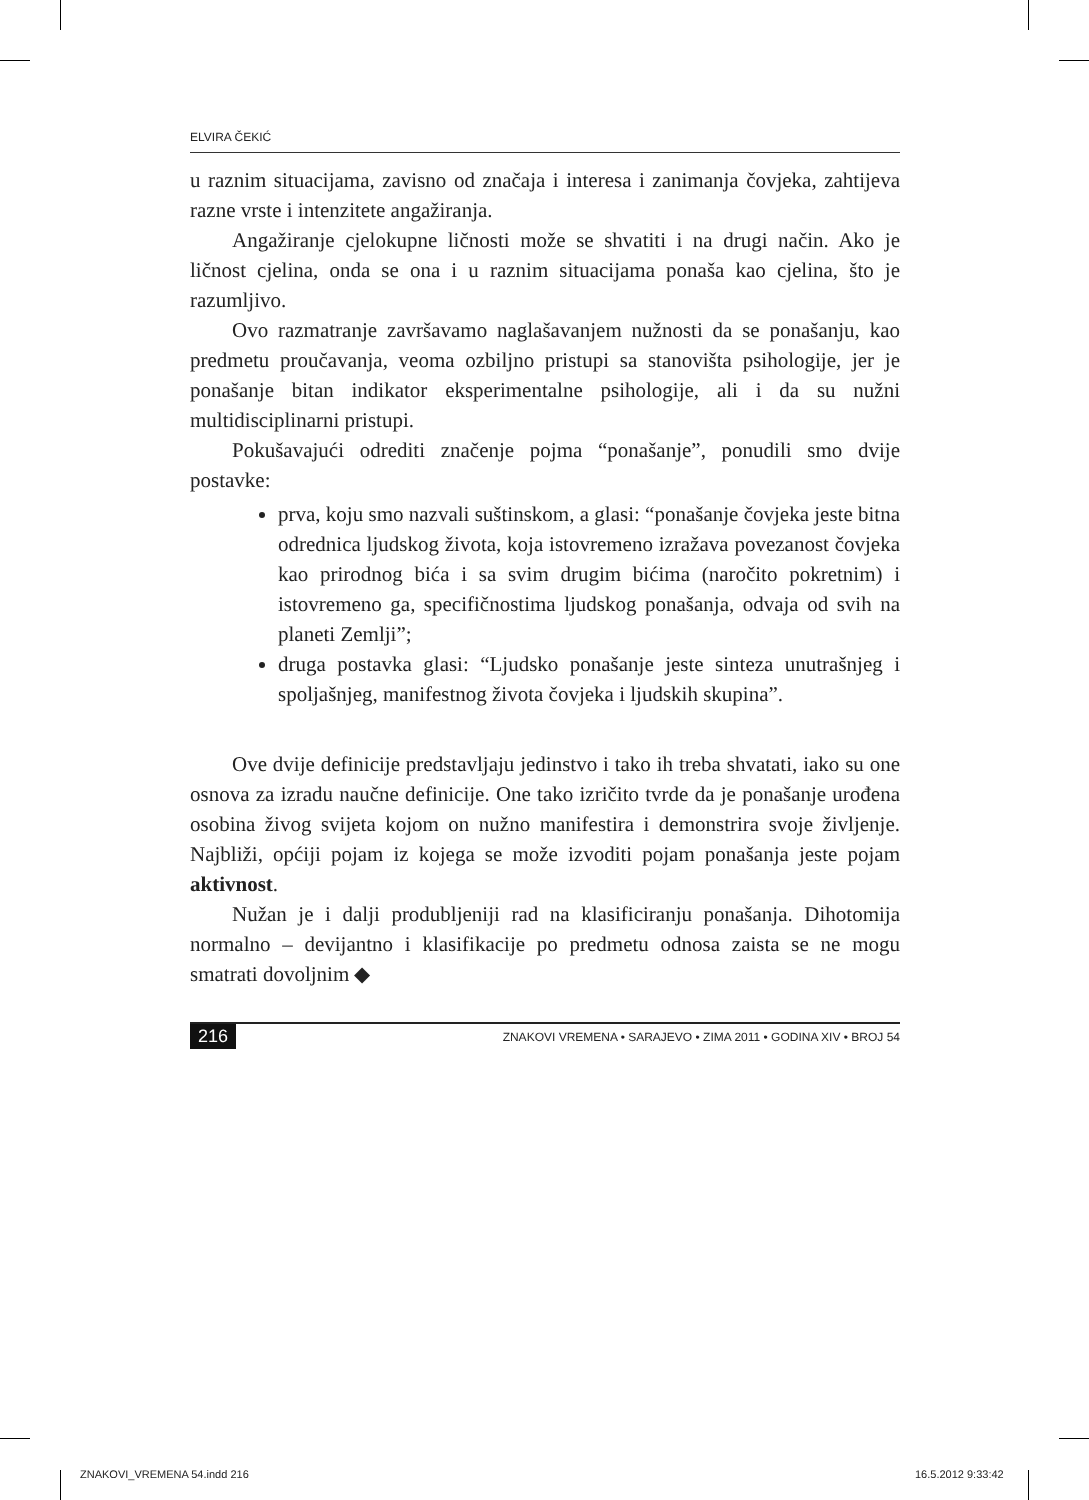ELVIRA ČEKIĆ
u raznim situacijama, zavisno od značaja i interesa i zanimanja čovjeka, zahtijeva razne vrste i intenzitete angažiranja.
Angažiranje cjelokupne ličnosti može se shvatiti i na drugi način. Ako je ličnost cjelina, onda se ona i u raznim situacijama ponaša kao cjelina, što je razumljivo.
Ovo razmatranje završavamo naglašavanjem nužnosti da se ponašanju, kao predmetu proučavanja, veoma ozbiljno pristupi sa stanovišta psihologije, jer je ponašanje bitan indikator eksperimentalne psihologije, ali i da su nužni multidisciplinarni pristupi.
Pokušavajući odrediti značenje pojma “ponašanje”, ponudili smo dvije postavke:
prva, koju smo nazvali suštinskom, a glasi: “ponašanje čovjeka jeste bitna odrednica ljudskog života, koja istovremeno izražava povezanost čovjeka kao prirodnog bića i sa svim drugim bićima (naročito pokretnim) i istovremeno ga, specifičnostima ljudskog ponašanja, odvaja od svih na planeti Zemlji”;
druga postavka glasi: “Ljudsko ponašanje jeste sinteza unutrašnjeg i spoljašnjeg, manifestnog života čovjeka i ljudskih skupina”.
Ove dvije definicije predstavljaju jedinstvo i tako ih treba shvatati, iako su one osnova za izradu naučne definicije. One tako izričito tvrde da je ponašanje urođena osobina živog svijeta kojom on nužno manifestira i demonstrira svoje življenje. Najbliži, općiji pojam iz kojega se može izvoditi pojam ponašanja jeste pojam aktivnost.
Nužan je i dalji produbljeniji rad na klasificiranju ponašanja. Dihotomija normalno – devijantno i klasifikacije po predmetu odnosa zaista se ne mogu smatrati dovoljnim ◆
216 ZNAKOVI VREMENA • SARAJEVO • ZIMA 2011 • GODINA XIV • BROJ 54
ZNAKOVI_VREMENA 54.indd 216 16.5.2012 9:33:42